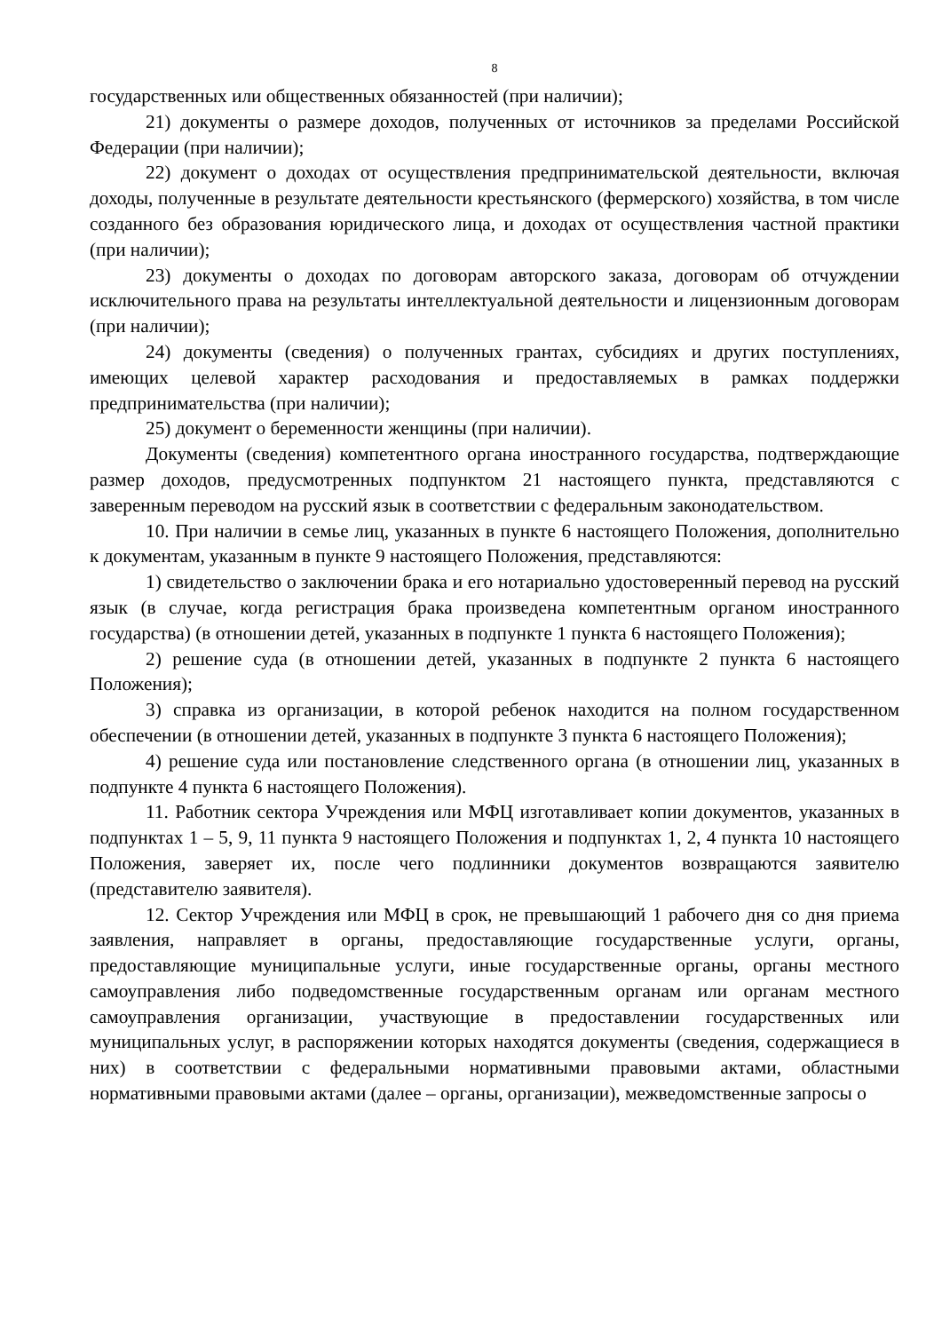8
государственных или общественных обязанностей (при наличии);
21) документы о размере доходов, полученных от источников за пределами Российской Федерации (при наличии);
22) документ о доходах от осуществления предпринимательской деятельности, включая доходы, полученные в результате деятельности крестьянского (фермерского) хозяйства, в том числе созданного без образования юридического лица, и доходах от осуществления частной практики (при наличии);
23) документы о доходах по договорам авторского заказа, договорам об отчуждении исключительного права на результаты интеллектуальной деятельности и лицензионным договорам (при наличии);
24) документы (сведения) о полученных грантах, субсидиях и других поступлениях, имеющих целевой характер расходования и предоставляемых в рамках поддержки предпринимательства (при наличии);
25) документ о беременности женщины (при наличии).
Документы (сведения) компетентного органа иностранного государства, подтверждающие размер доходов, предусмотренных подпунктом 21 настоящего пункта, представляются с заверенным переводом на русский язык в соответствии с федеральным законодательством.
10. При наличии в семье лиц, указанных в пункте 6 настоящего Положения, дополнительно к документам, указанным в пункте 9 настоящего Положения, представляются:
1) свидетельство о заключении брака и его нотариально удостоверенный перевод на русский язык (в случае, когда регистрация брака произведена компетентным органом иностранного государства) (в отношении детей, указанных в подпункте 1 пункта 6 настоящего Положения);
2) решение суда (в отношении детей, указанных в подпункте 2 пункта 6 настоящего Положения);
3) справка из организации, в которой ребенок находится на полном государственном обеспечении (в отношении детей, указанных в подпункте 3 пункта 6 настоящего Положения);
4) решение суда или постановление следственного органа (в отношении лиц, указанных в подпункте 4 пункта 6 настоящего Положения).
11. Работник сектора Учреждения или МФЦ изготавливает копии документов, указанных в подпунктах 1 – 5, 9, 11 пункта 9 настоящего Положения и подпунктах 1, 2, 4 пункта 10 настоящего Положения, заверяет их, после чего подлинники документов возвращаются заявителю (представителю заявителя).
12. Сектор Учреждения или МФЦ в срок, не превышающий 1 рабочего дня со дня приема заявления, направляет в органы, предоставляющие государственные услуги, органы, предоставляющие муниципальные услуги, иные государственные органы, органы местного самоуправления либо подведомственные государственным органам или органам местного самоуправления организации, участвующие в предоставлении государственных или муниципальных услуг, в распоряжении которых находятся документы (сведения, содержащиеся в них) в соответствии с федеральными нормативными правовыми актами, областными нормативными правовыми актами (далее – органы, организации), межведомственные запросы о